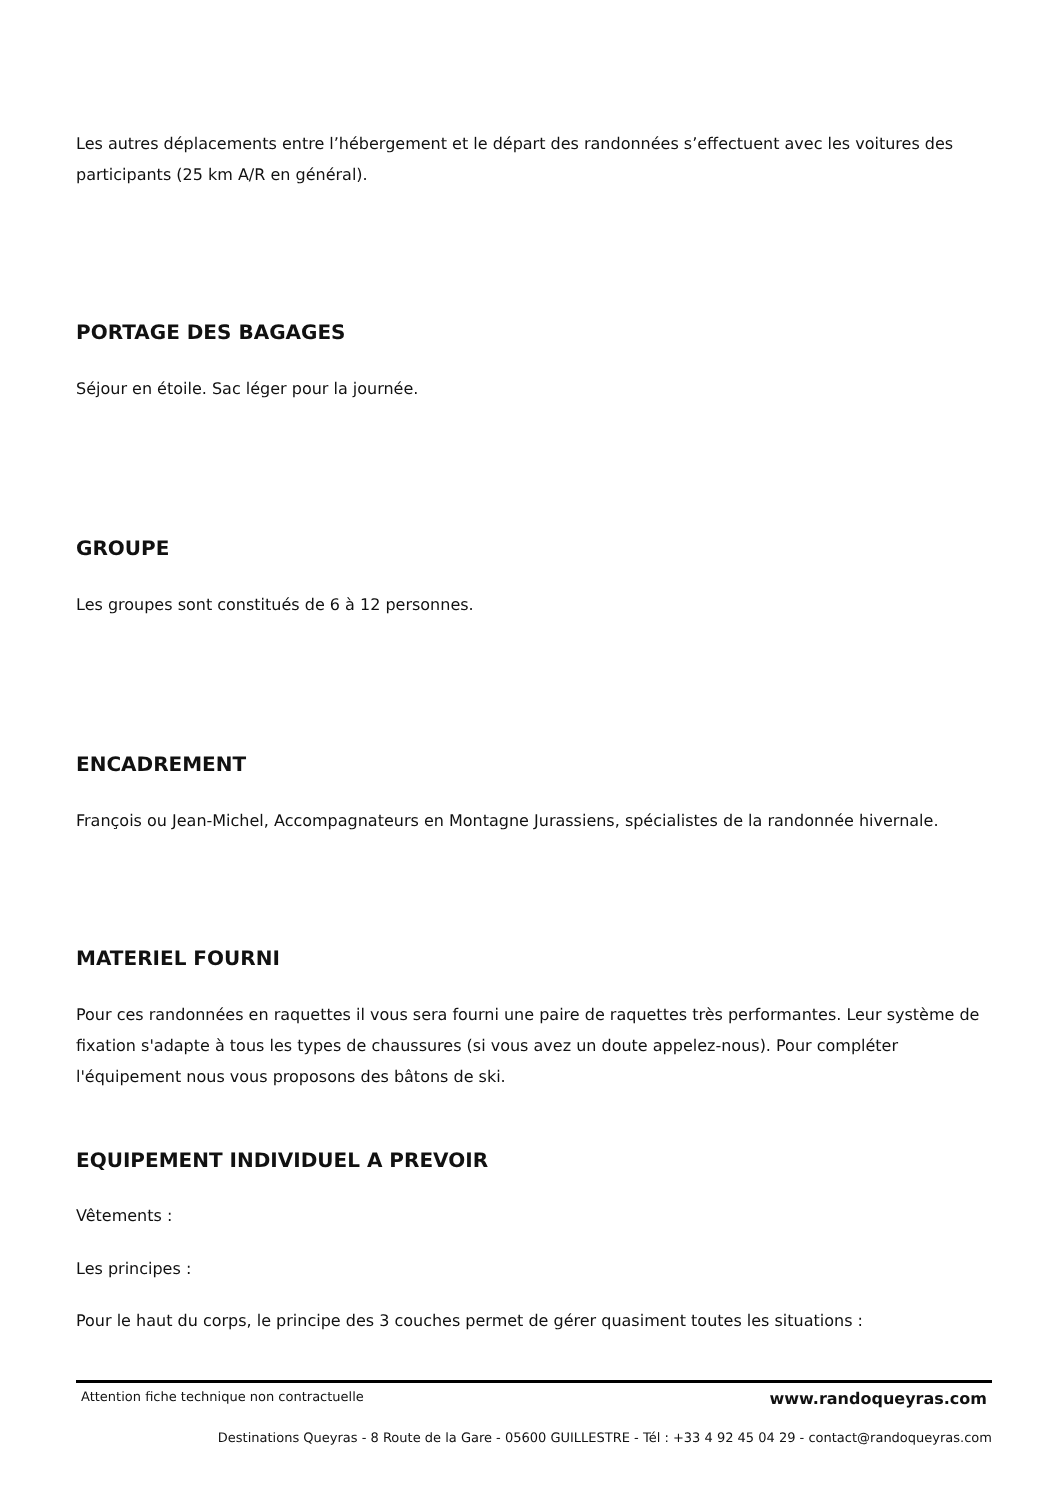Les autres déplacements entre l’hébergement et le départ des randonnées s’effectuent avec les voitures des participants (25 km A/R en général).
PORTAGE DES BAGAGES
Séjour en étoile. Sac léger pour la journée.
GROUPE
Les groupes sont constitués de 6 à 12 personnes.
ENCADREMENT
François ou Jean-Michel, Accompagnateurs en Montagne Jurassiens, spécialistes de la randonnée hivernale.
MATERIEL FOURNI
Pour ces randonnées en raquettes il vous sera fourni une paire de raquettes très performantes. Leur système de fixation s'adapte à tous les types de chaussures (si vous avez un doute appelez-nous). Pour compléter l'équipement nous vous proposons des bâtons de ski.
EQUIPEMENT INDIVIDUEL A PREVOIR
Vêtements :
Les principes :
Pour le haut du corps, le principe des 3 couches permet de gérer quasiment toutes les situations :
Attention fiche technique non contractuelle www.randoqueyras.com
Destinations Queyras - 8 Route de la Gare - 05600 GUILLESTRE - Tél : +33 4 92 45 04 29 - contact@randoqueyras.com